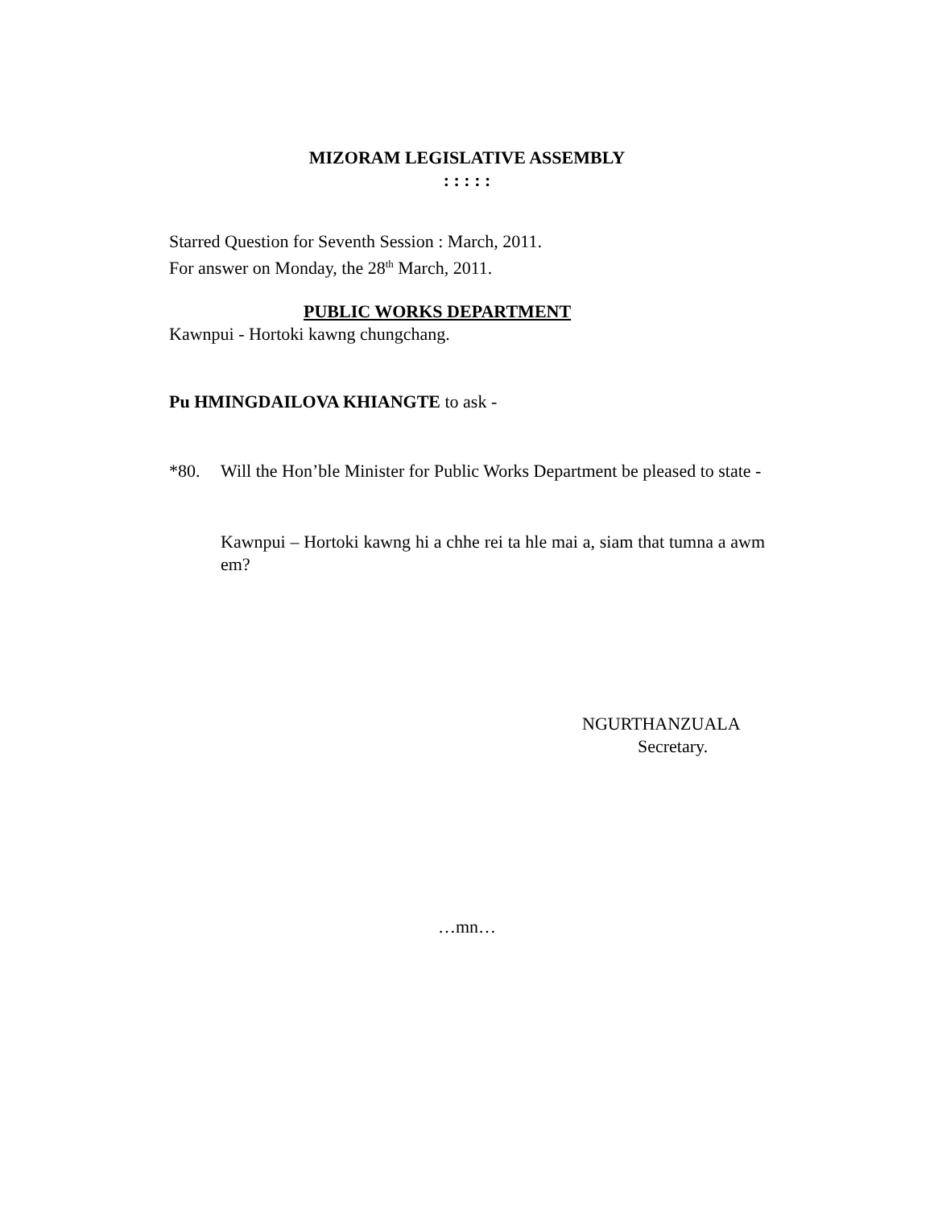MIZORAM LEGISLATIVE ASSEMBLY
: : : : :
Starred Question for Seventh Session : March, 2011.
For answer on Monday, the 28<sup>th</sup> March, 2011.
PUBLIC WORKS DEPARTMENT
Kawnpui - Hortoki kawng chungchang.
Pu HMINGDAILOVA KHIANGTE to ask -
*80. Will the Hon’ble Minister for Public Works Department be pleased to state -
Kawnpui – Hortoki kawng hi a chhe rei ta hle mai a, siam that tumna a awm em?
NGURTHANZUALA
Secretary.
…mn…